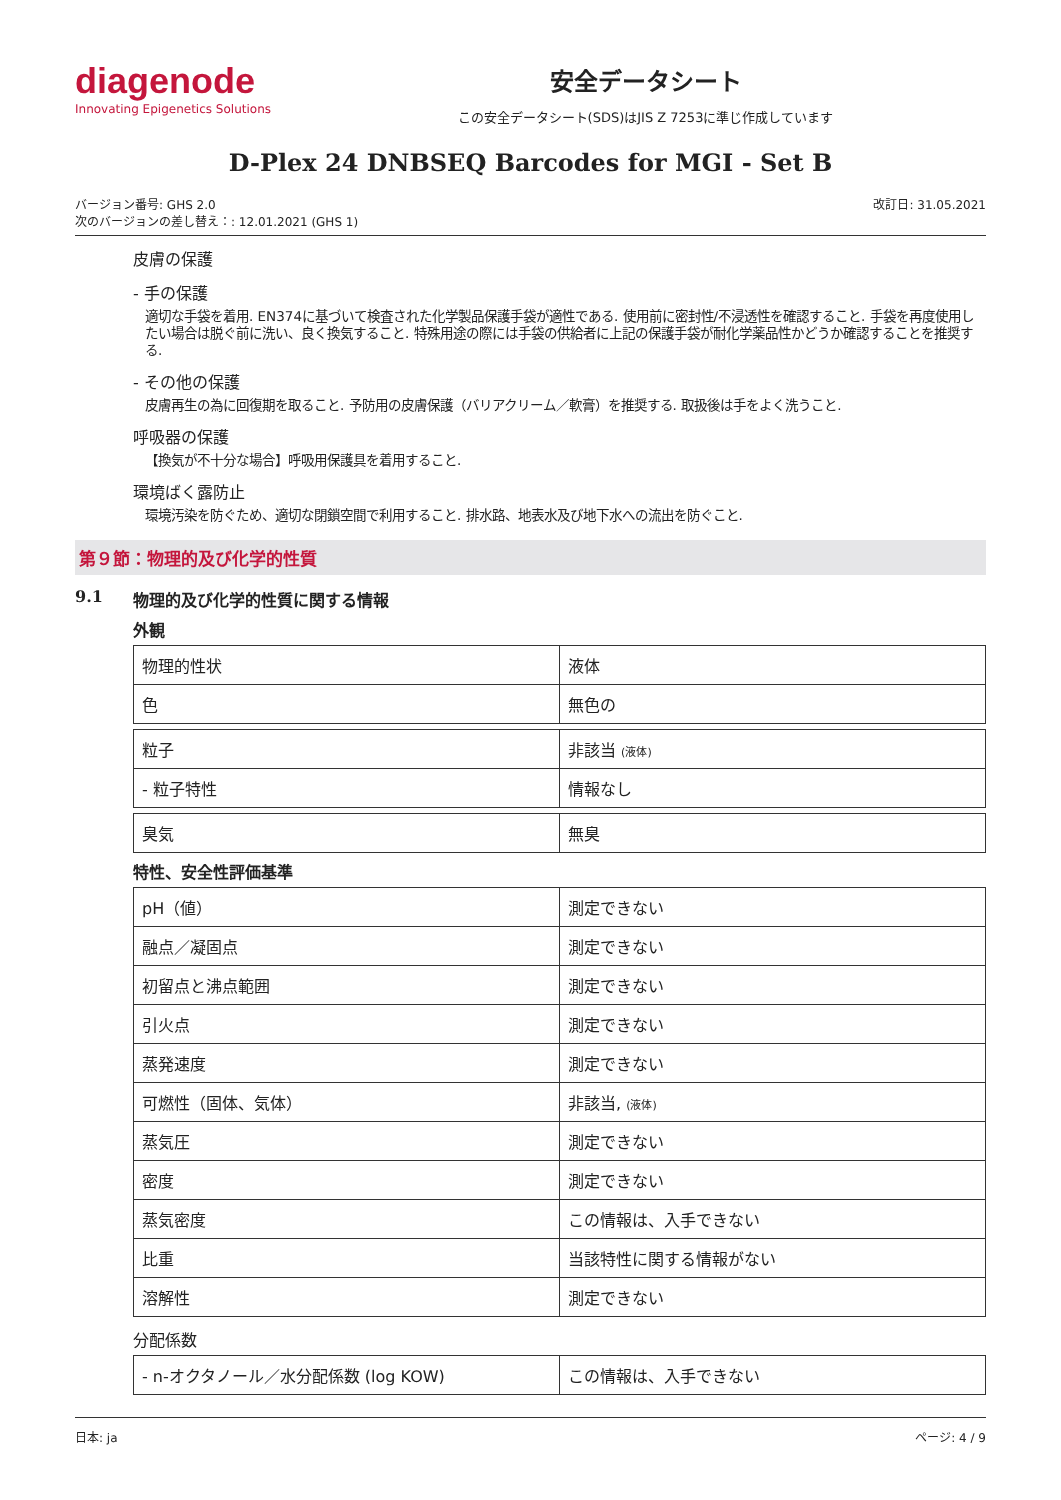diagenode
Innovating Epigenetics Solutions
安全データシート
この安全データシート(SDS)はJIS Z 7253に準じ作成しています
D-Plex 24 DNBSEQ Barcodes for MGI - Set B
バージョン番号: GHS 2.0
次のバージョンの差し替え：: 12.01.2021 (GHS 1)
改訂日: 31.05.2021
皮膚の保護
- 手の保護
適切な手袋を着用. EN374に基づいて検査された化学製品保護手袋が適性である. 使用前に密封性/不浸透性を確認すること. 手袋を再度使用したい場合は脱ぐ前に洗い、良く換気すること. 特殊用途の際には手袋の供給者に上記の保護手袋が耐化学薬品性かどうか確認することを推奨する.
- その他の保護
皮膚再生の為に回復期を取ること. 予防用の皮膚保護（バリアクリーム／軟膏）を推奨する. 取扱後は手をよく洗うこと.
呼吸器の保護
【換気が不十分な場合】呼吸用保護具を着用すること.
環境ばく露防止
環境汚染を防ぐため、適切な閉鎖空間で利用すること. 排水路、地表水及び地下水への流出を防ぐこと.
第９節：物理的及び化学的性質
9.1 物理的及び化学的性質に関する情報
外観
| 物理的性状 | 液体 |
| 色 | 無色の |
| 粒子 | 非該当 (液体) |
| - 粒子特性 | 情報なし |
| 臭気 | 無臭 |
特性、安全性評価基準
| pH（値） | 測定できない |
| 融点／凝固点 | 測定できない |
| 初留点と沸点範囲 | 測定できない |
| 引火点 | 測定できない |
| 蒸発速度 | 測定できない |
| 可燃性（固体、気体） | 非該当, (液体) |
| 蒸気圧 | 測定できない |
| 密度 | 測定できない |
| 蒸気密度 | この情報は、入手できない |
| 比重 | 当該特性に関する情報がない |
| 溶解性 | 測定できない |
分配係数
| - n-オクタノール／水分配係数 (log KOW) | この情報は、入手できない |
日本: ja ページ: 4 / 9